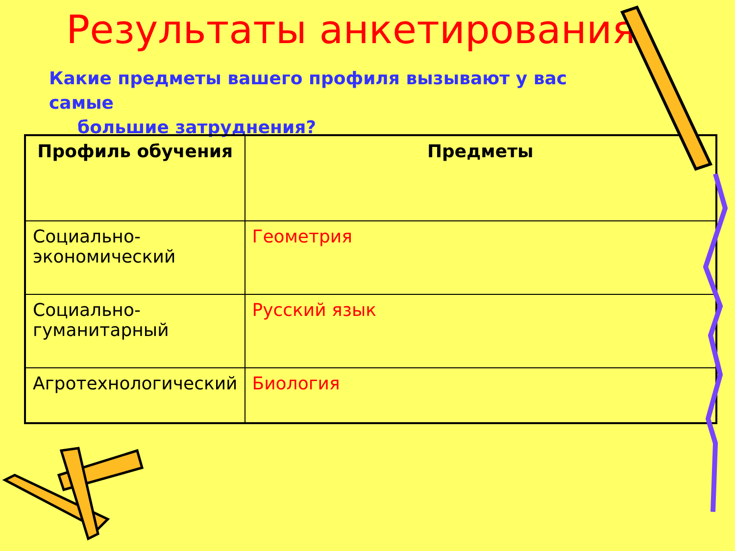Результаты анкетирования
Какие предметы вашего профиля вызывают у вас самые
большие затруднения?
| Профиль обучения | Предметы |
| --- | --- |
| Социально-экономический | Геометрия |
| Социально-гуманитарный | Русский язык |
| Агротехнологический | Биология |